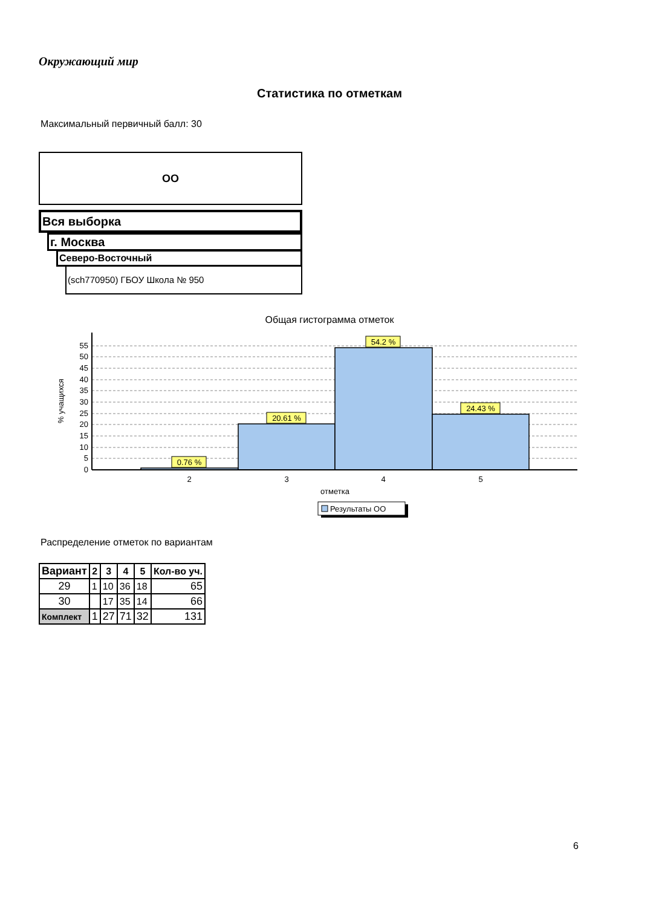Окружающий мир
Статистика по отметкам
Максимальный первичный балл: 30
ОО
Вся выборка
г. Москва
Северо-Восточный
(sch770950) ГБОУ Школа № 950
Общая гистограмма отметок
% учащихся
0
5
10
15
20
25
30
35
40
45
50
55
0.76 %
20.61 %
54.2 %
24.43 %
2
3
4
5
отметка
Результаты ОО
Распределение отметок по вариантам
| Вариант | 2 | 3 | 4 | 5 | Кол-во уч. |
| --- | --- | --- | --- | --- | --- |
| 29 | 1 | 10 | 36 | 18 | 65 |
| 30 | | 17 | 35 | 14 | 66 |
| Комплект | 1 | 27 | 71 | 32 | 131 |
6